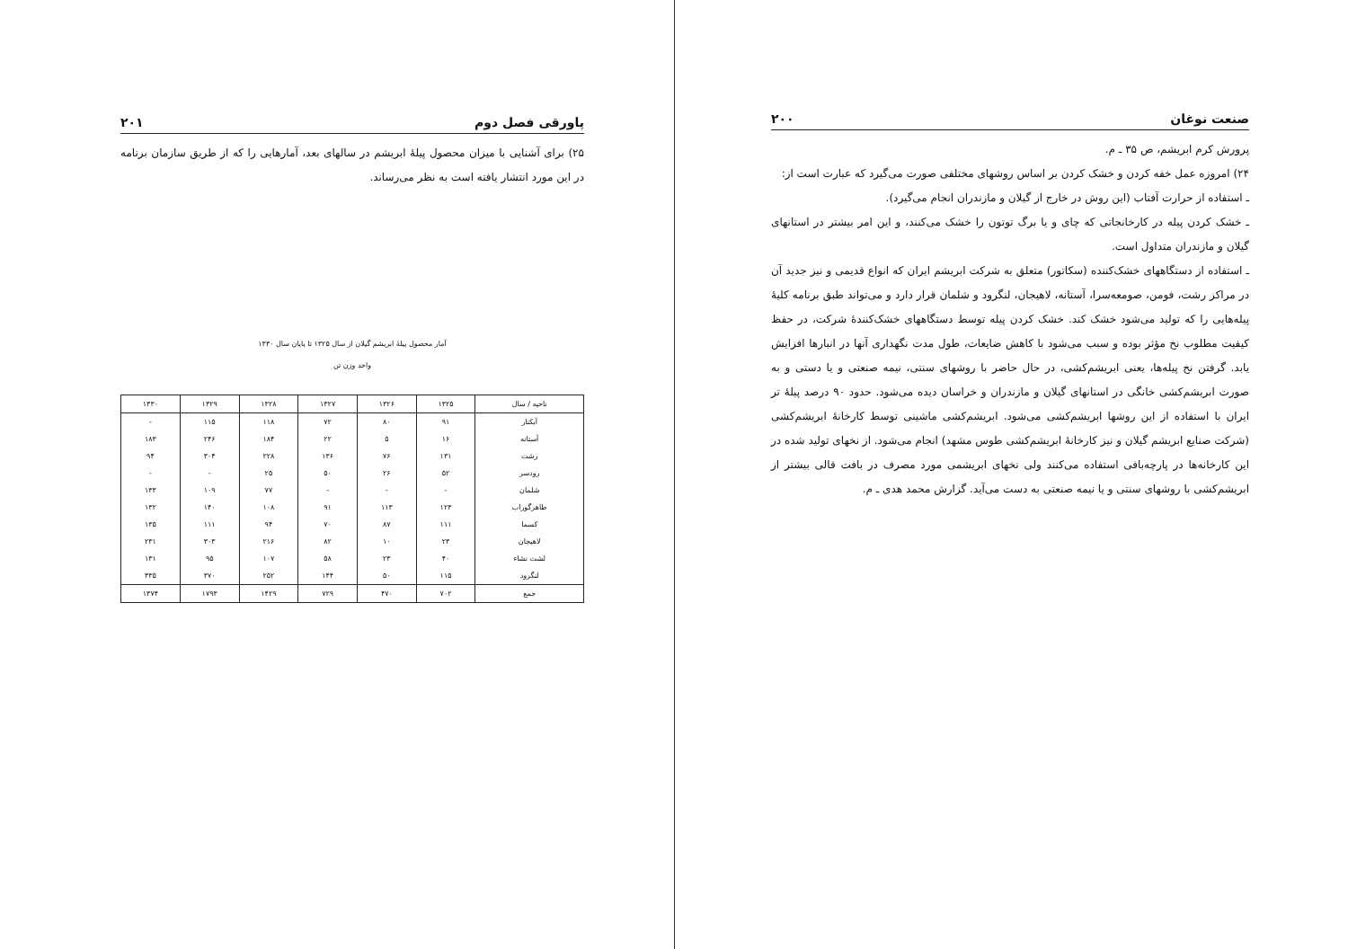صنعت نوغان ۲۰۰
پرورش کرم ابریشم، ص ۳۵ ـ م.
۲۴) امروزه عمل خفه کردن و خشک کردن بر اساس روشهای مختلفی صورت می‌گیرد که عبارت است از:
ـ استفاده از حرارت آفتاب (این روش در خارج از گیلان و مازندران انجام می‌گیرد).
ـ خشک کردن پیله در کارخانجاتی که چای و یا برگ توتون را خشک می‌کنند، و این امر بیشتر در استانهای گیلان و مازندران متداول است.
ـ استفاده از دستگاههای خشک‌کننده (سکاتور) متعلق به شرکت ابریشم ایران که انواع قدیمی و نیز جدید آن در مراکز رشت، فومن، صومعه‌سرا، آستانه، لاهیجان، لنگرود و شلمان قرار دارد و می‌تواند طبق برنامه کلیهٔ پیله‌هایی را که تولید می‌شود خشک کند. خشک کردن پیله توسط دستگاههای خشک‌کنندهٔ شرکت، در حفظ کیفیت مطلوب نخ مؤثر بوده و سبب می‌شود با کاهش ضایعات، طول مدت نگهداری آنها در انبارها افزایش یابد. گرفتن نخ پیله‌ها، یعنی ابریشم‌کشی، در حال حاضر با روشهای سنتی، نیمه صنعتی و یا دستی و به صورت ابریشم‌کشی خانگی در استانهای گیلان و مازندران و خراسان دیده می‌شود. حدود ۹۰ درصد پیلهٔ تر ایران با استفاده از این روشها ابریشم‌کشی می‌شود. ابریشم‌کشی ماشینی توسط کارخانهٔ ابریشم‌کشی (شرکت صنایع ابریشم گیلان و نیز کارخانهٔ ابریشم‌کشی طوس مشهد) انجام می‌شود. از نخهای تولید شده در این کارخانه‌ها در پارچه‌بافی استفاده می‌کنند ولی نخهای ابریشمی مورد مصرف در بافت قالی بیشتر از ابریشم‌کشی با روشهای سنتی و یا نیمه صنعتی به دست می‌آید. گزارش محمد هدی ـ م.
پاورقی فصل دوم ۲۰۱
۲۵) برای آشنایی با میزان محصول پیلهٔ ابریشم در سالهای بعد، آمارهایی را که از طریق سازمان برنامه در این مورد انتشار یافته است به نظر می‌رساند.
آمار محصول پیلهٔ ابریشم گیلان از سال ۱۳۲۵ تا پایان سال ۱۳۳۰
واحد وزن تن
| ناحیه / سال | ۱۳۲۵ | ۱۳۲۶ | ۱۳۲۷ | ۱۳۲۸ | ۱۳۲۹ | ۱۳۳۰ |
| --- | --- | --- | --- | --- | --- | --- |
| آبکنار | ۹۱ | ۸۰ | ۷۲ | ۱۱۸ | ۱۱۵ | - |
| آستانه | ۱۶ | ۵ | ۲۲ | ۱۸۴ | ۲۴۶ | ۱۸۳ |
| رشت | ۱۳۱ | ۷۶ | ۱۳۶ | ۲۲۸ | ۳۰۴ | ۹۴ |
| رودسر | ۵۲ | ۲۶ | ۵۰ | ۲۵ | - | - |
| شلمان | - | - | - | ۷۷ | ۱۰۹ | ۱۳۳ |
| طاهرگوراب | ۱۲۳ | ۱۱۳ | ۹۱ | ۱۰۸ | ۱۴۰ | ۱۳۲ |
| کسما | ۱۱۱ | ۸۷ | ۷۰ | ۹۴ | ۱۱۱ | ۱۳۵ |
| لاهیجان | ۲۳ | ۱۰ | ۸۲ | ۲۱۶ | ۳۰۳ | ۲۳۱ |
| لشت نشاء | ۴۰ | ۲۳ | ۵۸ | ۱۰۷ | ۹۵ | ۱۳۱ |
| لنگرود | ۱۱۵ | ۵۰ | ۱۴۴ | ۲۵۲ | ۳۷۰ | ۳۳۵ |
| جمع | ۷۰۲ | ۴۷۰ | ۷۲۹ | ۱۴۲۹ | ۱۷۹۳ | ۱۳۷۴ |